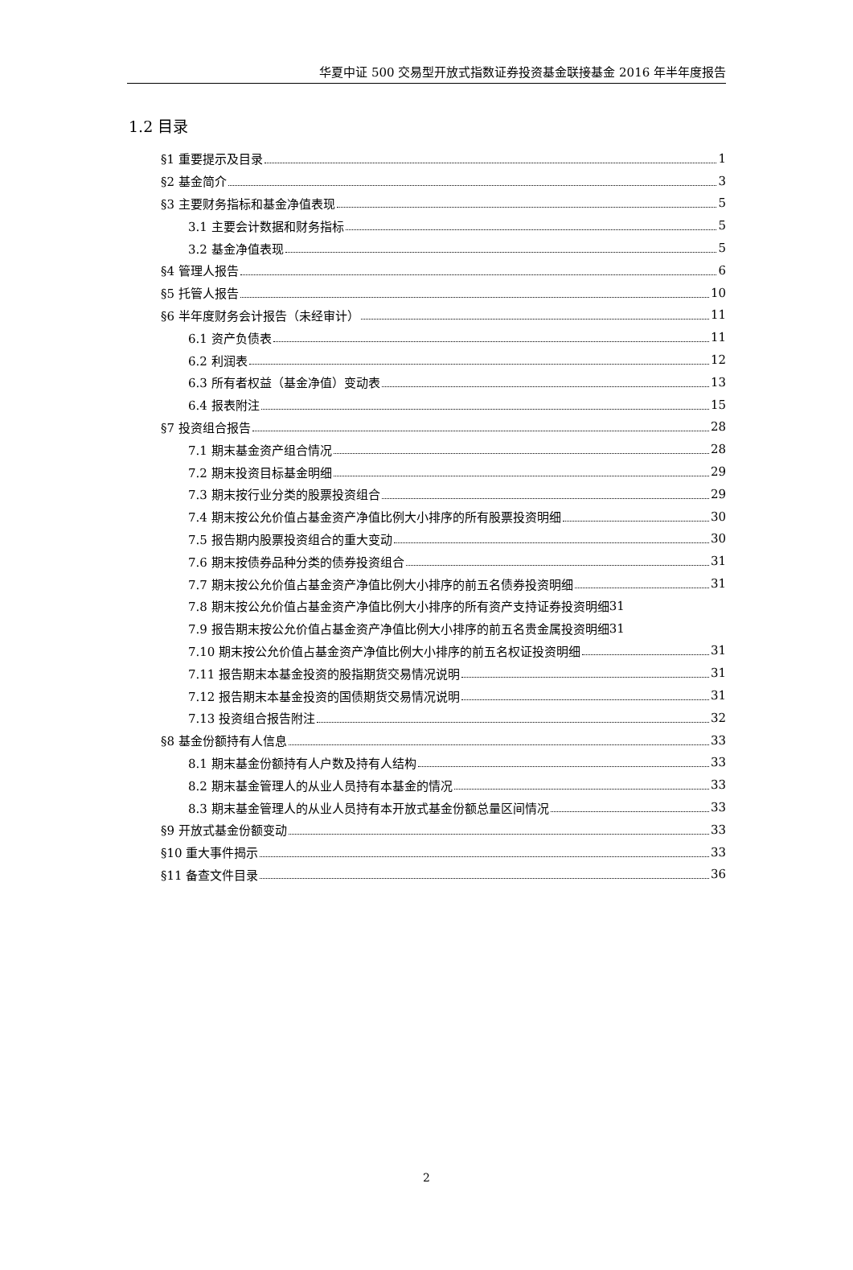华夏中证 500 交易型开放式指数证券投资基金联接基金 2016 年半年度报告
1.2 目录
§1 重要提示及目录 1
§2 基金简介 3
§3 主要财务指标和基金净值表现 5
3.1 主要会计数据和财务指标 5
3.2 基金净值表现 5
§4 管理人报告 6
§5 托管人报告 10
§6 半年度财务会计报告（未经审计） 11
6.1 资产负债表 11
6.2 利润表 12
6.3 所有者权益（基金净值）变动表 13
6.4 报表附注 15
§7 投资组合报告 28
7.1 期末基金资产组合情况 28
7.2 期末投资目标基金明细 29
7.3 期末按行业分类的股票投资组合 29
7.4 期末按公允价值占基金资产净值比例大小排序的所有股票投资明细 30
7.5 报告期内股票投资组合的重大变动 30
7.6 期末按债券品种分类的债券投资组合 31
7.7 期末按公允价值占基金资产净值比例大小排序的前五名债券投资明细 31
7.8 期末按公允价值占基金资产净值比例大小排序的所有资产支持证券投资明细 31
7.9 报告期末按公允价值占基金资产净值比例大小排序的前五名贵金属投资明细 31
7.10 期末按公允价值占基金资产净值比例大小排序的前五名权证投资明细 31
7.11 报告期末本基金投资的股指期货交易情况说明 31
7.12 报告期末本基金投资的国债期货交易情况说明 31
7.13 投资组合报告附注 32
§8 基金份额持有人信息 33
8.1 期末基金份额持有人户数及持有人结构 33
8.2 期末基金管理人的从业人员持有本基金的情况 33
8.3 期末基金管理人的从业人员持有本开放式基金份额总量区间情况 33
§9 开放式基金份额变动 33
§10 重大事件揭示 33
§11 备查文件目录 36
2